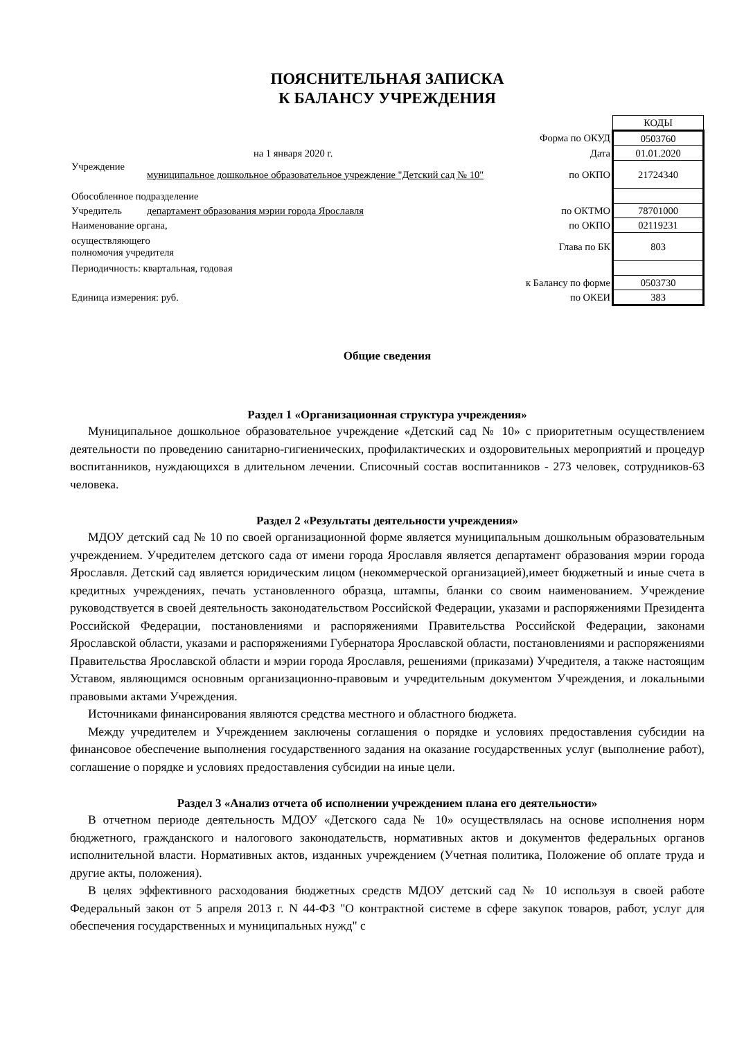ПОЯСНИТЕЛЬНАЯ ЗАПИСКА
К БАЛАНСУ УЧРЕЖДЕНИЯ
| | | | КОДЫ |
| | | Форма по ОКУД | 0503760 |
| на 1 января 2020 г. | | Дата | 01.01.2020 |
| Учреждение | муниципальное дошкольное образовательное учреждение "Детский сад № 10" | по ОКПО | 21724340 |
| Обособленное подразделение | | | |
| Учредитель | департамент образования мэрии города Ярославля | по ОКТМО | 78701000 |
| Наименование органа, | | по ОКПО | 02119231 |
| осуществляющего полномочия учредителя | | Глава по БК | 803 |
| Периодичность: квартальная, годовая | | | |
| | | к Балансу по форме | 0503730 |
| Единица измерения: руб. | | по ОКЕИ | 383 |
Общие сведения
Раздел 1 «Организационная структура учреждения»
Муниципальное дошкольное образовательное учреждение «Детский сад № 10» с приоритетным осуществлением деятельности по проведению санитарно-гигиенических, профилактических и оздоровительных мероприятий и процедур воспитанников, нуждающихся в длительном лечении. Списочный состав воспитанников - 273 человек, сотрудников-63 человека.
Раздел 2 «Результаты деятельности учреждения»
МДОУ детский сад № 10 по своей организационной форме является муниципальным дошкольным образовательным учреждением. Учредителем детского сада от имени города Ярославля является департамент образования мэрии города Ярославля. Детский сад является юридическим лицом (некоммерческой организацией),имеет бюджетный и иные счета в кредитных учреждениях, печать установленного образца, штампы, бланки со своим наименованием. Учреждение руководствуется в своей деятельность законодательством Российской Федерации, указами и распоряжениями Президента Российской Федерации, постановлениями и распоряжениями Правительства Российской Федерации, законами Ярославской области, указами и распоряжениями Губернатора Ярославской области, постановлениями и распоряжениями Правительства Ярославской области и мэрии города Ярославля, решениями (приказами) Учредителя, а также настоящим Уставом, являющимся основным организационно-правовым и учредительным документом Учреждения, и локальными правовыми актами Учреждения.
Источниками финансирования являются средства местного и областного бюджета.
Между учредителем и Учреждением заключены соглашения о порядке и условиях предоставления субсидии на финансовое обеспечение выполнения государственного задания на оказание государственных услуг (выполнение работ), соглашение о порядке и условиях предоставления субсидии на иные цели.
Раздел 3 «Анализ отчета об исполнении учреждением плана его деятельности»
В отчетном периоде деятельность МДОУ «Детского сада № 10» осуществлялась на основе исполнения норм бюджетного, гражданского и налогового законодательств, нормативных актов и документов федеральных органов исполнительной власти. Нормативных актов, изданных учреждением (Учетная политика, Положение об оплате труда и другие акты, положения).
В целях эффективного расходования бюджетных средств МДОУ детский сад № 10 используя в своей работе Федеральный закон от 5 апреля 2013 г. N 44-ФЗ "О контрактной системе в сфере закупок товаров, работ, услуг для обеспечения государственных и муниципальных нужд" с